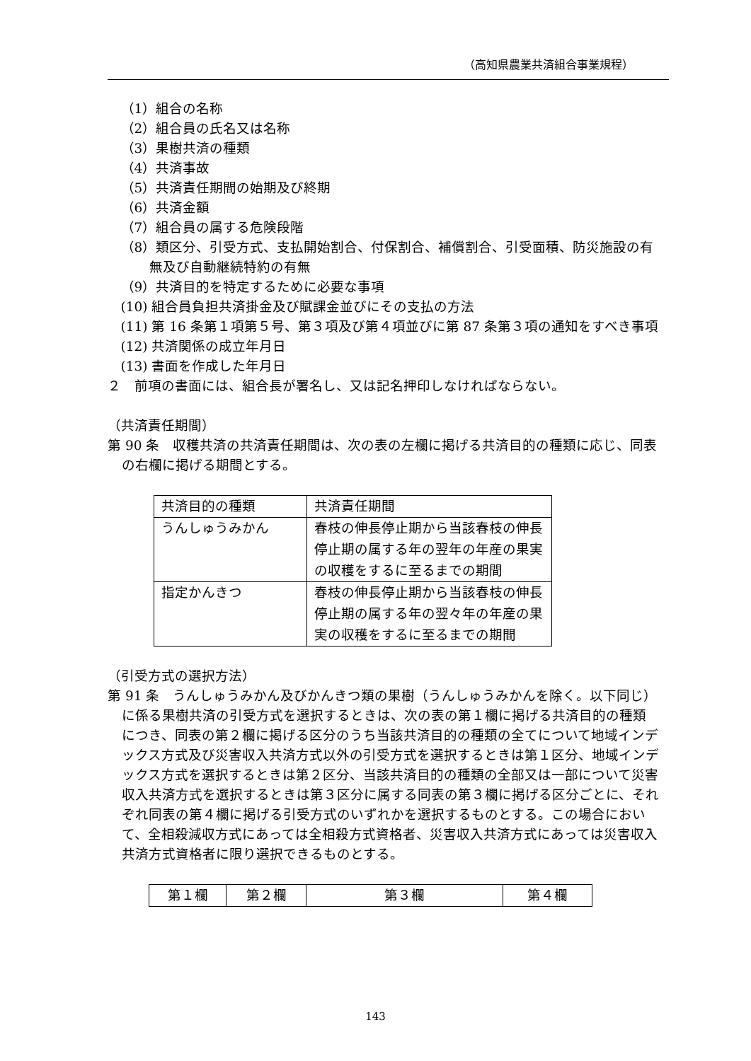（高知県農業共済組合事業規程）
（1）組合の名称
（2）組合員の氏名又は名称
（3）果樹共済の種類
（4）共済事故
（5）共済責任期間の始期及び終期
（6）共済金額
（7）組合員の属する危険段階
（8）類区分、引受方式、支払開始割合、付保割合、補償割合、引受面積、防災施設の有無及び自動継続特約の有無
（9）共済目的を特定するために必要な事項
(10) 組合員負担共済掛金及び賦課金並びにその支払の方法
(11) 第 16 条第１項第５号、第３項及び第４項並びに第 87 条第３項の通知をすべき事項
(12) 共済関係の成立年月日
(13) 書面を作成した年月日
２　前項の書面には、組合長が署名し、又は記名押印しなければならない。
（共済責任期間）
第 90 条　収穫共済の共済責任期間は、次の表の左欄に掲げる共済目的の種類に応じ、同表の右欄に掲げる期間とする。
| 共済目的の種類 | 共済責任期間 |
| うんしゅうみかん | 春枝の伸長停止期から当該春枝の伸長停止期の属する年の翌年の年産の果実の収穫をするに至るまでの期間 |
| 指定かんきつ | 春枝の伸長停止期から当該春枝の伸長停止期の属する年の翌々年の年産の果実の収穫をするに至るまでの期間 |
（引受方式の選択方法）
第 91 条　うんしゅうみかん及びかんきつ類の果樹（うんしゅうみかんを除く。以下同じ）に係る果樹共済の引受方式を選択するときは、次の表の第１欄に掲げる共済目的の種類につき、同表の第２欄に掲げる区分のうち当該共済目的の種類の全てについて地域インデックス方式及び災害収入共済方式以外の引受方式を選択するときは第１区分、地域インデックス方式を選択するときは第２区分、当該共済目的の種類の全部又は一部について災害収入共済方式を選択するときは第３区分に属する同表の第３欄に掲げる区分ごとに、それぞれ同表の第４欄に掲げる引受方式のいずれかを選択するものとする。この場合において、全相殺減収方式にあっては全相殺方式資格者、災害収入共済方式にあっては災害収入共済方式資格者に限り選択できるものとする。
| 第１欄 | 第２欄 | 第３欄 | 第４欄 |
143